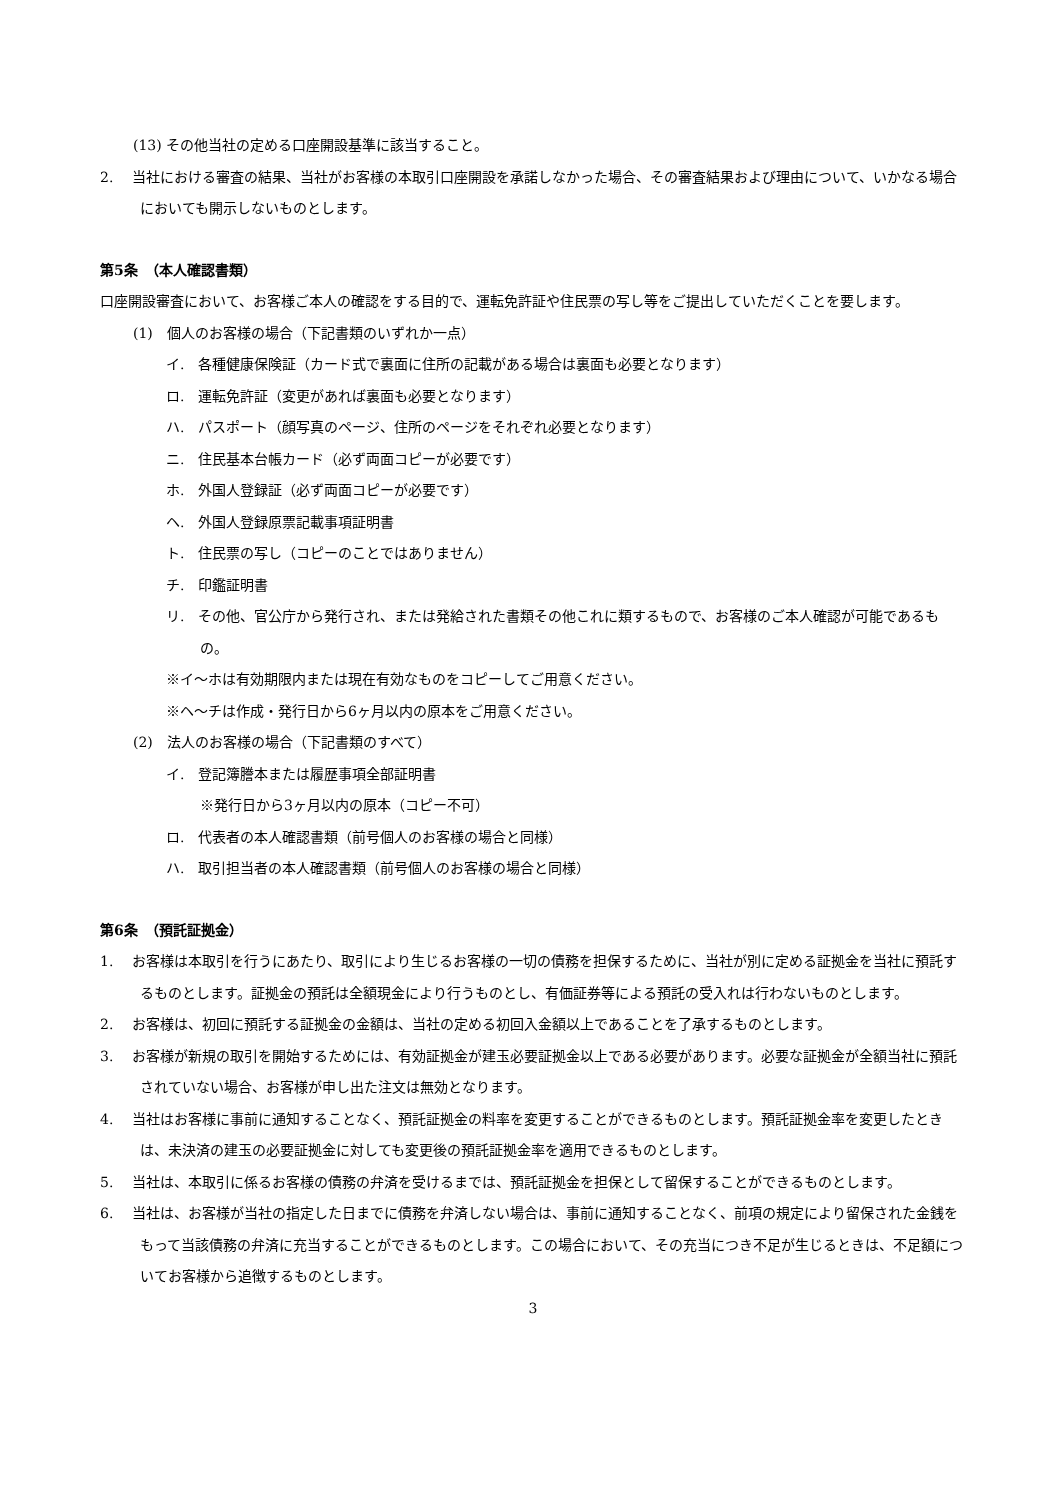(13) その他当社の定める口座開設基準に該当すること。
2.　 当社における審査の結果、当社がお客様の本取引口座開設を承諾しなかった場合、その審査結果および理由について、いかなる場合においても開示しないものとします。
第5条　（本人確認書類）
口座開設審査において、お客様ご本人の確認をする目的で、運転免許証や住民票の写し等をご提出していただくことを要します。
(1)　個人のお客様の場合（下記書類のいずれか一点）
イ.　各種健康保険証（カード式で裏面に住所の記載がある場合は裏面も必要となります）
ロ.　運転免許証（変更があれば裏面も必要となります）
ハ.　パスポート（顔写真のページ、住所のページをそれぞれ必要となります）
ニ.　住民基本台帳カード（必ず両面コピーが必要です）
ホ.　外国人登録証（必ず両面コピーが必要です）
ヘ.　外国人登録原票記載事項証明書
ト.　住民票の写し（コピーのことではありません）
チ.　印鑑証明書
リ.　その他、官公庁から発行され、または発給された書類その他これに類するもので、お客様のご本人確認が可能であるもの。
※イ～ホは有効期限内または現在有効なものをコピーしてご用意ください。
※ヘ～チは作成・発行日から6ヶ月以内の原本をご用意ください。
(2)　法人のお客様の場合（下記書類のすべて）
イ.　登記簿謄本または履歴事項全部証明書
※発行日から3ヶ月以内の原本（コピー不可）
ロ.　代表者の本人確認書類（前号個人のお客様の場合と同様）
ハ.　取引担当者の本人確認書類（前号個人のお客様の場合と同様）
第6条　（預託証拠金）
1.　 お客様は本取引を行うにあたり、取引により生じるお客様の一切の債務を担保するために、当社が別に定める証拠金を当社に預託するものとします。証拠金の預託は全額現金により行うものとし、有価証券等による預託の受入れは行わないものとします。
2.　 お客様は、初回に預託する証拠金の金額は、当社の定める初回入金額以上であることを了承するものとします。
3.　 お客様が新規の取引を開始するためには、有効証拠金が建玉必要証拠金以上である必要があります。必要な証拠金が全額当社に預託されていない場合、お客様が申し出た注文は無効となります。
4.　 当社はお客様に事前に通知することなく、預託証拠金の料率を変更することができるものとします。預託証拠金率を変更したときは、未決済の建玉の必要証拠金に対しても変更後の預託証拠金率を適用できるものとします。
5.　 当社は、本取引に係るお客様の債務の弁済を受けるまでは、預託証拠金を担保として留保することができるものとします。
6.　 当社は、お客様が当社の指定した日までに債務を弁済しない場合は、事前に通知することなく、前項の規定により留保された金銭をもって当該債務の弁済に充当することができるものとします。この場合において、その充当につき不足が生じるときは、不足額についてお客様から追徴するものとします。
3